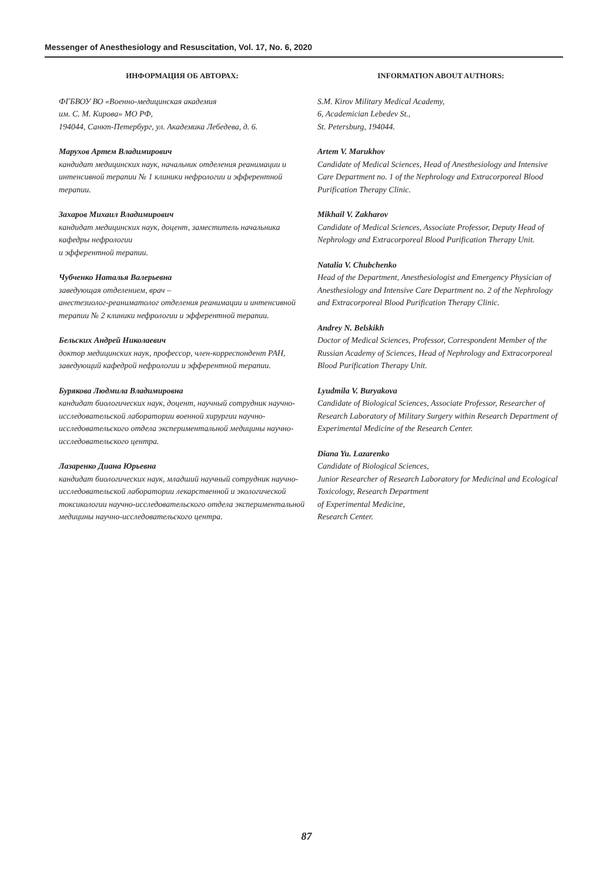Messenger of Anesthesiology and Resuscitation, Vol. 17, No. 6, 2020
ИНФОРМАЦИЯ ОБ АВТОРАХ:
ФГБВОУ ВО «Военно-медицинская академия
им. С. М. Кирова» МО РФ,
194044, Санкт-Петербург, ул. Академика Лебедева, д. 6.
Марухов Артем Владимирович
кандидат медицинских наук, начальник отделения реанимации и интенсивной терапии № 1 клиники нефрологии и эфферентной терапии.
Захаров Михаил Владимирович
кандидат медицинских наук, доцент, заместитель начальника кафедры нефрологии
и эфферентной терапии.
Чубченко Наталья Валерьевна
заведующая отделением, врач –
анестезиолог-реаниматолог отделения реанимации и интенсивной терапии № 2 клиники нефрологии и эфферентной терапии.
Бельских Андрей Николаевич
доктор медицинских наук, профессор, член-корреспондент РАН, заведующий кафедрой нефрологии и эфферентной терапии.
Бурякова Людмила Владимировна
кандидат биологических наук, доцент, научный сотрудник научно-исследовательской лаборатории военной хирургии научно-исследовательского отдела экспериментальной медицины научно-исследовательского центра.
Лазаренко Диана Юрьевна
кандидат биологических наук, младший научный сотрудник научно-исследовательской лаборатории лекарственной и экологической токсикологии научно-исследовательского отдела экспериментальной медицины научно-исследовательского центра.
INFORMATION ABOUT AUTHORS:
S.M. Kirov Military Medical Academy,
6, Academician Lebedev St.,
St. Petersburg, 194044.
Artem V. Marukhov
Candidate of Medical Sciences, Head of Anesthesiology and Intensive Care Department no. 1 of the Nephrology and Extracorporeal Blood Purification Therapy Clinic.
Mikhail V. Zakharov
Candidate of Medical Sciences, Associate Professor, Deputy Head of Nephrology and Extracorporeal Blood Purification Therapy Unit.
Natalia V. Chubchenko
Head of the Department, Anesthesiologist and Emergency Physician of Anesthesiology and Intensive Care Department no. 2 of the Nephrology and Extracorporeal Blood Purification Therapy Clinic.
Andrey N. Belskikh
Doctor of Medical Sciences, Professor, Correspondent Member of the Russian Academy of Sciences, Head of Nephrology and Extracorporeal Blood Purification Therapy Unit.
Lyudmila V. Buryakova
Candidate of Biological Sciences, Associate Professor, Researcher of Research Laboratory of Military Surgery within Research Department of Experimental Medicine of the Research Center.
Diana Yu. Lazarenko
Candidate of Biological Sciences,
Junior Researcher of Research Laboratory for Medicinal and Ecological Toxicology, Research Department
of Experimental Medicine,
Research Center.
87